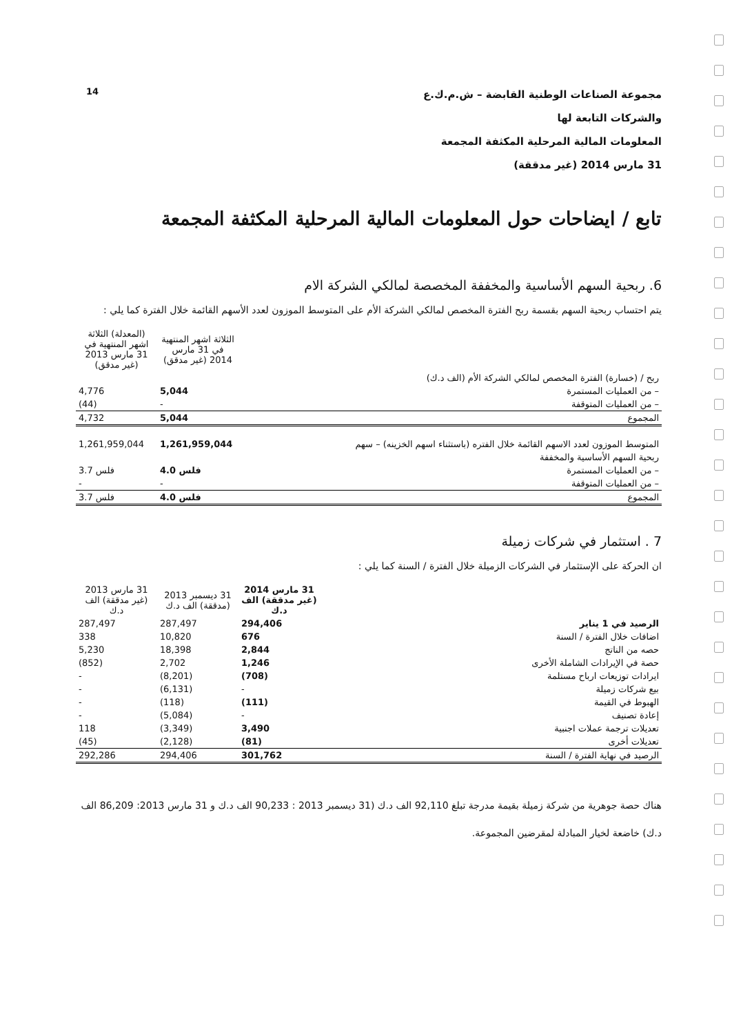14
مجموعة الصناعات الوطنية القابضة – ش.م.ك.ع
والشركات التابعة لها
المعلومات المالية المرحلية المكثفة المجمعة
31 مارس 2014 (غير مدققة)
تابع / ايضاحات حول المعلومات المالية المرحلية المكثفة المجمعة
6. ربحية السهم الأساسية والمخففة المخصصة لمالكي الشركة الام
يتم احتساب ربحية السهم بقسمة ربح الفترة المخصص لمالكي الشركة الأم على المتوسط الموزون لعدد الأسهم القائمة خلال الفترة كما يلي :
| | الثلاثة اشهر المنتهية في 31 مارس 2014 (غير مدقق) | (المعدلة) الثلاثة اشهر المنتهية في 31 مارس 2013 (غير مدقق) |
| --- | --- | --- |
| ربح / (خسارة) الفترة المخصص لمالكي الشركة الأم (الف د.ك) | | |
| – من العمليات المستمرة | 5,044 | 4,776 |
| – من العمليات المتوقفة | - | (44) |
| المجموع | 5,044 | 4,732 |
| المتوسط الموزون لعدد الاسهم القائمة خلال الفتره (باستثناء اسهم الخزينه) – سهم | 1,261,959,044 | 1,261,959,044 |
| ربحية السهم الأساسية والمخففة | | |
| – من العمليات المستمرة | 4.0 فلس | 3.7 فلس |
| – من العمليات المتوقفة | - | - |
| المجموع | 4.0 فلس | 3.7 فلس |
7 . استثمار في شركات زميلة
ان الحركة على الإستثمار في الشركات الزميلة خلال الفترة / السنة كما يلي :
| | 31 مارس 2014 (غير مدققة) الف د.ك | 31 ديسمبر 2013 (مدققة) الف د.ك | 31 مارس 2013 (غير مدققة) الف د.ك |
| --- | --- | --- | --- |
| الرصيد في 1 يناير | 294,406 | 287,497 | 287,497 |
| اضافات خلال الفترة / السنة | 676 | 10,820 | 338 |
| حصه من الناتج | 2,844 | 18,398 | 5,230 |
| حصة في الإيرادات الشاملة الأخرى | 1,246 | 2,702 | (852) |
| ايرادات توزيعات ارباح مستلمة | (708) | (8,201) | - |
| بيع شركات زميلة | - | (6,131) | - |
| الهبوط في القيمة | (111) | (118) | - |
| إعادة تصنيف | - | (5,084) | - |
| تعديلات ترجمة عملات اجنبية | 3,490 | (3,349) | 118 |
| تعديلات أخرى | (81) | (2,128) | (45) |
| الرصيد في نهاية الفترة / السنة | 301,762 | 294,406 | 292,286 |
هناك حصة جوهرية من شركة زميلة بقيمة مدرجة تبلغ 92,110 الف د.ك (31 ديسمبر 2013 : 90,233 الف د.ك و 31 مارس 2013: 86,209 الف د.ك) خاضعة لخيار المبادلة لمقرضين المجموعة.